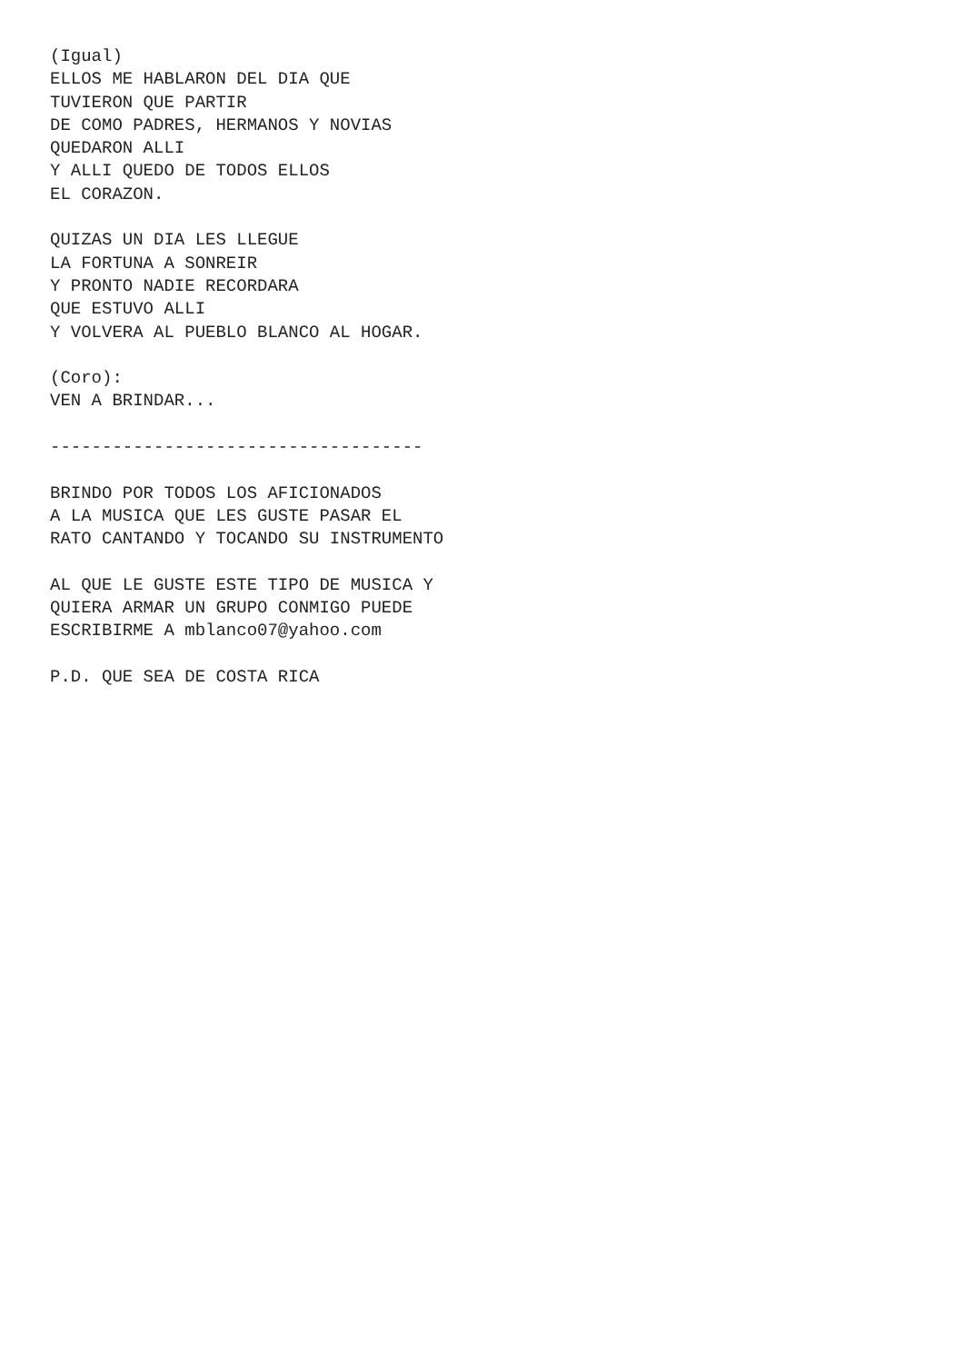(Igual)
ELLOS ME HABLARON DEL DIA QUE
TUVIERON QUE PARTIR
DE COMO PADRES, HERMANOS Y NOVIAS
QUEDARON ALLI
Y ALLI QUEDO DE TODOS ELLOS
EL CORAZON.

QUIZAS UN DIA LES LLEGUE
LA FORTUNA A SONREIR
Y PRONTO NADIE RECORDARA
QUE ESTUVO ALLI
Y VOLVERA AL PUEBLO BLANCO AL HOGAR.

(Coro):
VEN A BRINDAR...

------------------------------------

BRINDO POR TODOS LOS AFICIONADOS
A LA MUSICA QUE LES GUSTE PASAR EL
RATO CANTANDO Y TOCANDO SU INSTRUMENTO

AL QUE LE GUSTE ESTE TIPO DE MUSICA Y
QUIERA ARMAR UN GRUPO CONMIGO PUEDE
ESCRIBIRME A mblanco07@yahoo.com

P.D. QUE SEA DE COSTA RICA